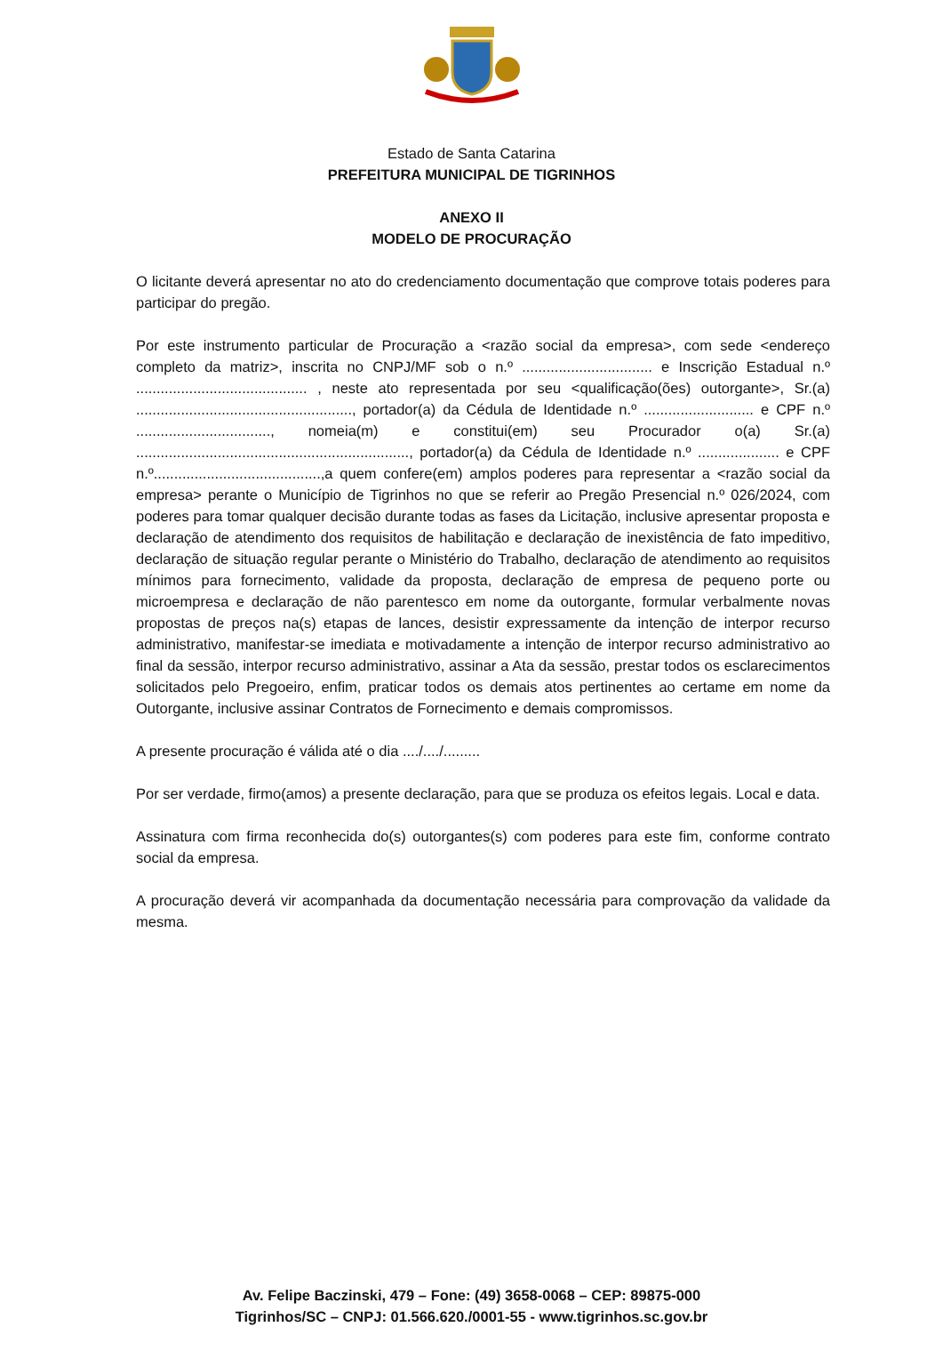Estado de Santa Catarina
PREFEITURA MUNICIPAL DE TIGRINHOS
ANEXO II
MODELO DE PROCURAÇÃO
O licitante deverá apresentar no ato do credenciamento documentação que comprove totais poderes para participar do pregão.
Por este instrumento particular de Procuração a <razão social da empresa>, com sede <endereço completo da matriz>, inscrita no CNPJ/MF sob o n.º ................................ e Inscrição Estadual n.º .......................................... , neste ato representada por seu <qualificação(ões) outorgante>, Sr.(a) ....................................................., portador(a) da Cédula de Identidade n.º ........................... e CPF n.º ................................., nomeia(m) e constitui(em) seu Procurador o(a) Sr.(a) ..................................................................., portador(a) da Cédula de Identidade n.º .................... e CPF n.º.........................................,a quem confere(em) amplos poderes para representar a <razão social da empresa> perante o Município de Tigrinhos no que se referir ao Pregão Presencial n.º 026/2024, com poderes para tomar qualquer decisão durante todas as fases da Licitação, inclusive apresentar proposta e declaração de atendimento dos requisitos de habilitação e declaração de inexistência de fato impeditivo, declaração de situação regular perante o Ministério do Trabalho, declaração de atendimento ao requisitos mínimos para fornecimento, validade da proposta, declaração de empresa de pequeno porte ou microempresa e declaração de não parentesco em nome da outorgante, formular verbalmente novas propostas de preços na(s) etapas de lances, desistir expressamente da intenção de interpor recurso administrativo, manifestar-se imediata e motivadamente a intenção de interpor recurso administrativo ao final da sessão, interpor recurso administrativo, assinar a Ata da sessão, prestar todos os esclarecimentos solicitados pelo Pregoeiro, enfim, praticar todos os demais atos pertinentes ao certame em nome da Outorgante, inclusive assinar Contratos de Fornecimento e demais compromissos.
A presente procuração é válida até o dia ..../..../.........
Por ser verdade, firmo(amos) a presente declaração, para que se produza os efeitos legais. Local e data.
Assinatura com firma reconhecida do(s) outorgantes(s) com poderes para este fim, conforme contrato social da empresa.
A procuração deverá vir acompanhada da documentação necessária para comprovação da validade da mesma.
Av. Felipe Baczinski, 479 – Fone: (49) 3658-0068 – CEP: 89875-000
Tigrinhos/SC – CNPJ: 01.566.620./0001-55 - www.tigrinhos.sc.gov.br